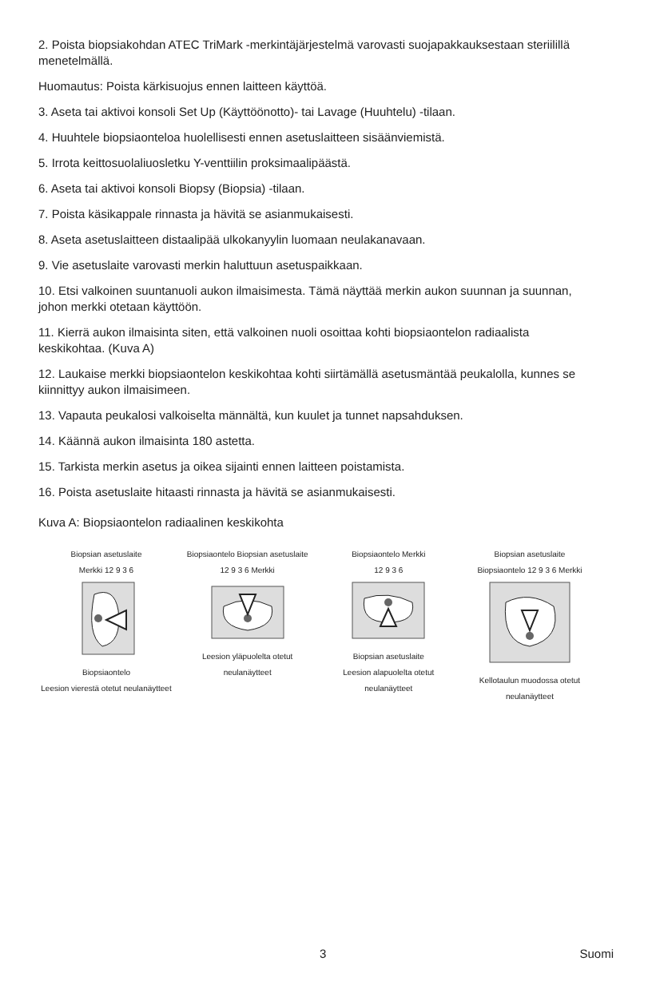2. Poista biopsiakohdan ATEC TriMark -merkintäjärjestelmä varovasti suojapakkauksestaan steriilillä menetelmällä.
Huomautus: Poista kärkisuojus ennen laitteen käyttöä.
3. Aseta tai aktivoi konsoli Set Up (Käyttöönotto)- tai Lavage (Huuhtelu) -tilaan.
4. Huuhtele biopsiaonteloa huolellisesti ennen asetuslaitteen sisäänviemistä.
5. Irrota keittosuolaliuosletku Y-venttiilin proksimaalipäästä.
6. Aseta tai aktivoi konsoli Biopsy (Biopsia) -tilaan.
7. Poista käsikappale rinnasta ja hävitä se asianmukaisesti.
8. Aseta asetuslaitteen distaalipää ulkokanyylin luomaan neulakanavaan.
9. Vie asetuslaite varovasti merkin haluttuun asetuspaikkaan.
10. Etsi valkoinen suuntanuoli aukon ilmaisimesta. Tämä näyttää merkin aukon suunnan ja suunnan, johon merkki otetaan käyttöön.
11. Kierrä aukon ilmaisinta siten, että valkoinen nuoli osoittaa kohti biopsiaontelon radiaalista keskikohtaa. (Kuva A)
12. Laukaise merkki biopsiaontelon keskikohtaa kohti siirtämällä asetusmäntää peukalolla, kunnes se kiinnittyy aukon ilmaisimeen.
13. Vapauta peukalosi valkoiselta männältä, kun kuulet ja tunnet napsahduksen.
14. Käännä aukon ilmaisinta 180 astetta.
15. Tarkista merkin asetus ja oikea sijainti ennen laitteen poistamista.
16. Poista asetuslaite hitaasti rinnasta ja hävitä se asianmukaisesti.
Kuva A: Biopsiaontelon radiaalinen keskikohta
Biopsian asetuslaite
Merkki 12 9 3 6
Biopsiaontelo
Leesion vierestä otetut neulanäytteet
Biopsiaontelo Biopsian asetuslaite
12 9 3 6 Merkki
Leesion yläpuolelta otetut neulanäytteet
Biopsiaontelo Merkki
12 9 3 6
Biopsian asetuslaite
Leesion alapuolelta otetut neulanäytteet
Biopsian asetuslaite
Biopsiaontelo 12 9 3 6 Merkki
Kellotaulun muodossa otetut neulanäytteet
3 Suomi